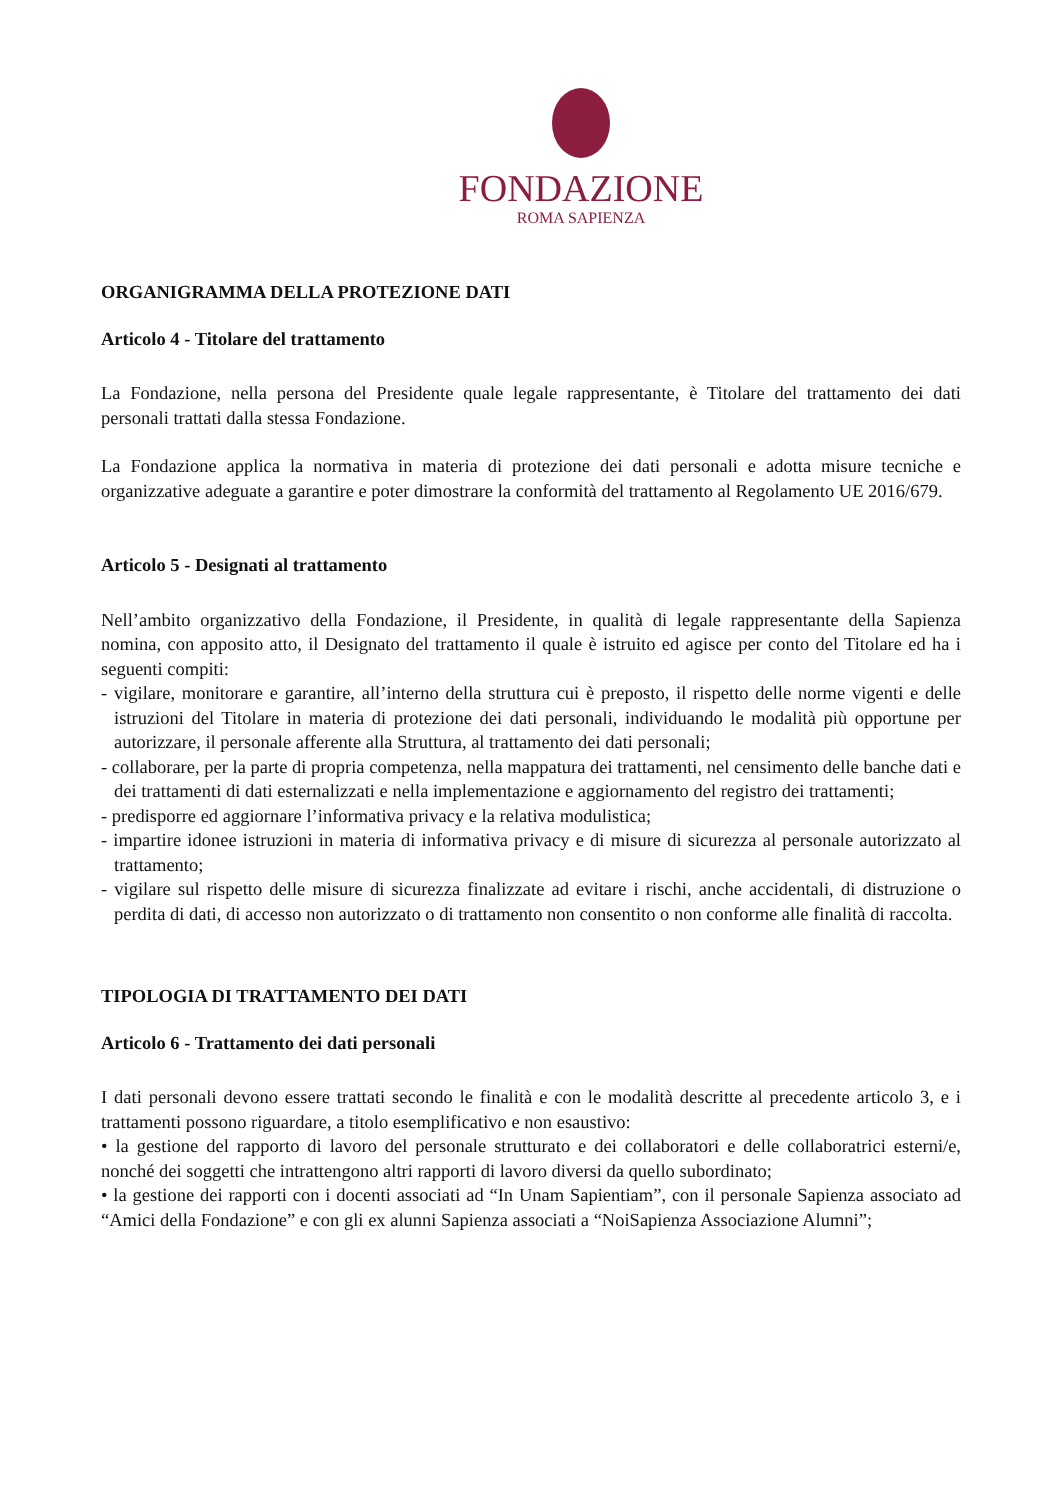FONDAZIONE
ROMA SAPIENZA
ORGANIGRAMMA DELLA PROTEZIONE DATI
Articolo 4 - Titolare del trattamento
La Fondazione, nella persona del Presidente quale legale rappresentante, è Titolare del trattamento dei dati personali trattati dalla stessa Fondazione.
La Fondazione applica la normativa in materia di protezione dei dati personali e adotta misure tecniche e organizzative adeguate a garantire e poter dimostrare la conformità del trattamento al Regolamento UE 2016/679.
Articolo 5 - Designati al trattamento
Nell’ambito organizzativo della Fondazione, il Presidente, in qualità di legale rappresentante della Sapienza nomina, con apposito atto, il Designato del trattamento il quale è istruito ed agisce per conto del Titolare ed ha i seguenti compiti:
- vigilare, monitorare e garantire, all’interno della struttura cui è preposto, il rispetto delle norme vigenti e delle istruzioni del Titolare in materia di protezione dei dati personali, individuando le modalità più opportune per autorizzare, il personale afferente alla Struttura, al trattamento dei dati personali;
- collaborare, per la parte di propria competenza, nella mappatura dei trattamenti, nel censimento delle banche dati e dei trattamenti di dati esternalizzati e nella implementazione e aggiornamento del registro dei trattamenti;
- predisporre ed aggiornare l’informativa privacy e la relativa modulistica;
- impartire idonee istruzioni in materia di informativa privacy e di misure di sicurezza al personale autorizzato al trattamento;
- vigilare sul rispetto delle misure di sicurezza finalizzate ad evitare i rischi, anche accidentali, di distruzione o perdita di dati, di accesso non autorizzato o di trattamento non consentito o non conforme alle finalità di raccolta.
TIPOLOGIA DI TRATTAMENTO DEI DATI
Articolo 6 - Trattamento dei dati personali
I dati personali devono essere trattati secondo le finalità e con le modalità descritte al precedente articolo 3, e i trattamenti possono riguardare, a titolo esemplificativo e non esaustivo:
• la gestione del rapporto di lavoro del personale strutturato e dei collaboratori e delle collaboratrici esterni/e, nonché dei soggetti che intrattengono altri rapporti di lavoro diversi da quello subordinato;
• la gestione dei rapporti con i docenti associati ad “In Unam Sapientiam”, con il personale Sapienza associato ad “Amici della Fondazione” e con gli ex alunni Sapienza associati a “NoiSapienza Associazione Alumni”;